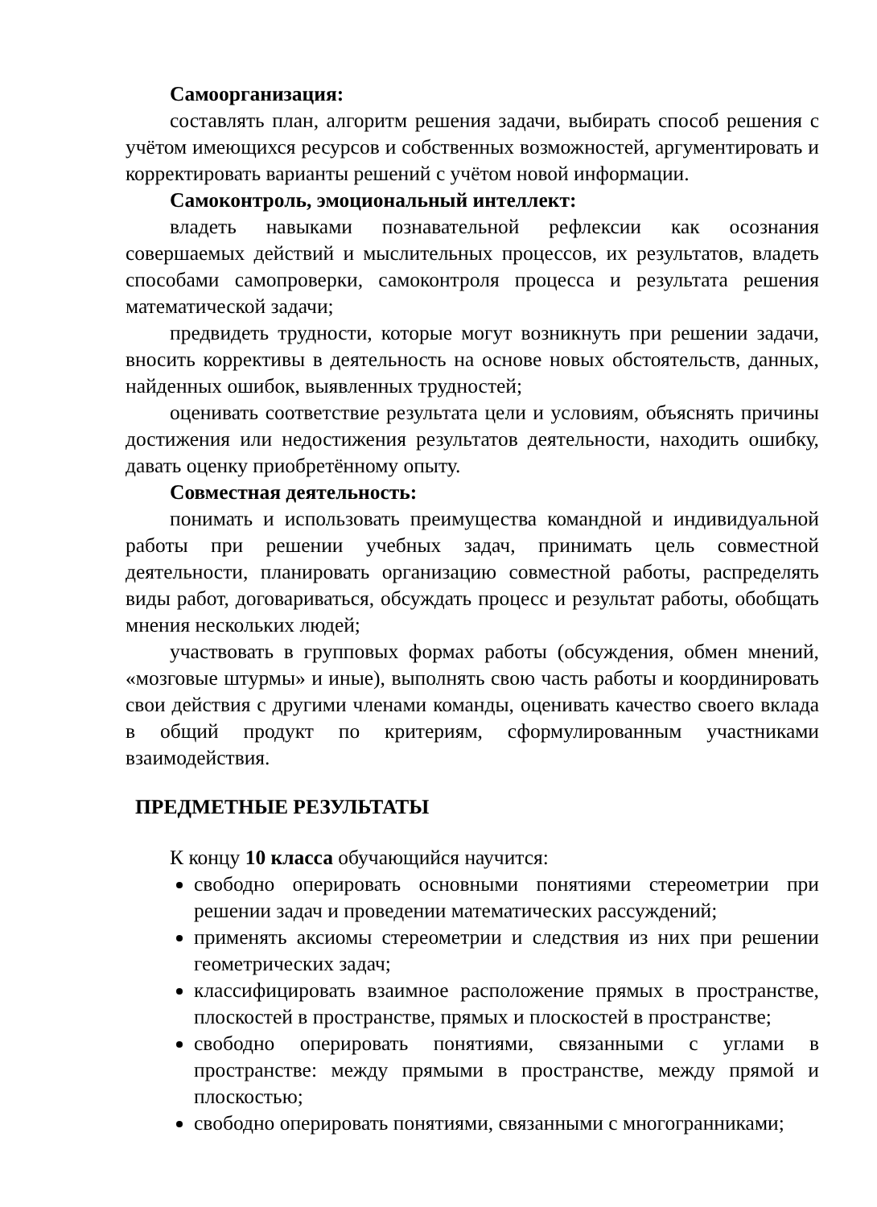Самоорганизация:
составлять план, алгоритм решения задачи, выбирать способ решения с учётом имеющихся ресурсов и собственных возможностей, аргументировать и корректировать варианты решений с учётом новой информации.
Самоконтроль, эмоциональный интеллект:
владеть навыками познавательной рефлексии как осознания совершаемых действий и мыслительных процессов, их результатов, владеть способами самопроверки, самоконтроля процесса и результата решения математической задачи;
предвидеть трудности, которые могут возникнуть при решении задачи, вносить коррективы в деятельность на основе новых обстоятельств, данных, найденных ошибок, выявленных трудностей;
оценивать соответствие результата цели и условиям, объяснять причины достижения или недостижения результатов деятельности, находить ошибку, давать оценку приобретённому опыту.
Совместная деятельность:
понимать и использовать преимущества командной и индивидуальной работы при решении учебных задач, принимать цель совместной деятельности, планировать организацию совместной работы, распределять виды работ, договариваться, обсуждать процесс и результат работы, обобщать мнения нескольких людей;
участвовать в групповых формах работы (обсуждения, обмен мнений, «мозговые штурмы» и иные), выполнять свою часть работы и координировать свои действия с другими членами команды, оценивать качество своего вклада в общий продукт по критериям, сформулированным участниками взаимодействия.
ПРЕДМЕТНЫЕ РЕЗУЛЬТАТЫ
К концу 10 класса обучающийся научится:
свободно оперировать основными понятиями стереометрии при решении задач и проведении математических рассуждений;
применять аксиомы стереометрии и следствия из них при решении геометрических задач;
классифицировать взаимное расположение прямых в пространстве, плоскостей в пространстве, прямых и плоскостей в пространстве;
свободно оперировать понятиями, связанными с углами в пространстве: между прямыми в пространстве, между прямой и плоскостью;
свободно оперировать понятиями, связанными с многогранниками;